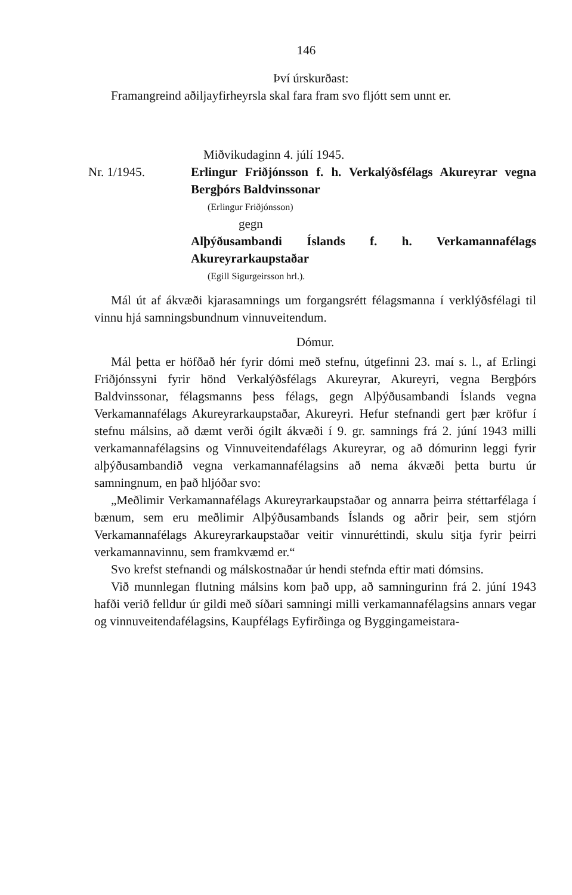146
Því úrskurðast:
Framangreind aðiljayfirheyrsla skal fara fram svo fljótt sem unnt er.
Miðvikudaginn 4. júlí 1945.
Nr. 1/1945. Erlingur Friðjónsson f. h. Verkalýðsfélags Akureyrar vegna Bergþórs Baldvinssonar
(Erlingur Friðjónsson)
gegn
Alþýðusambandi Íslands f. h. Verkamannafélags Akureyrarkaupstaðar
(Egill Sigurgeirsson hrl.).
Mál út af ákvæði kjarasamnings um forgangsrétt félagsmanna í verklýðsfélagi til vinnu hjá samningsbundnum vinnuveitendum.
Dómur.
Mál þetta er höfðað hér fyrir dómi með stefnu, útgefinni 23. maí s. l., af Erlingi Friðjónssyni fyrir hönd Verkalýðsfélags Akureyrar, Akureyri, vegna Bergþórs Baldvinssonar, félagsmanns þess félags, gegn Alþýðusambandi Íslands vegna Verkamannafélags Akureyrarkaupstaðar, Akureyri. Hefur stefnandi gert þær kröfur í stefnu málsins, að dæmt verði ógilt ákvæði í 9. gr. samnings frá 2. júní 1943 milli verkamannafélagsins og Vinnuveitendafélags Akureyrar, og að dómurinn leggi fyrir alþýðusambandið vegna verkamannafélagsins að nema ákvæði þetta burtu úr samningnum, en það hljóðar svo:
„Meðlimir Verkamannafélags Akureyrarkaupstaðar og annarra þeirra stéttarfélaga í bænum, sem eru meðlimir Alþýðusambands Íslands og aðrir þeir, sem stjórn Verkamannafélags Akureyrarkaupstaðar veitir vinnuréttindi, skulu sitja fyrir þeirri verkamannavinnu, sem framkvæmd er.“
Svo krefst stefnandi og málskostnaðar úr hendi stefnda eftir mati dómsins.
Við munnlegan flutning málsins kom það upp, að samningurinn frá 2. júní 1943 hafði verið felldur úr gildi með síðari samningi milli verkamannafélagsins annars vegar og vinnuveitendafélagsins, Kaupfélags Eyfirðinga og Byggingameistara-